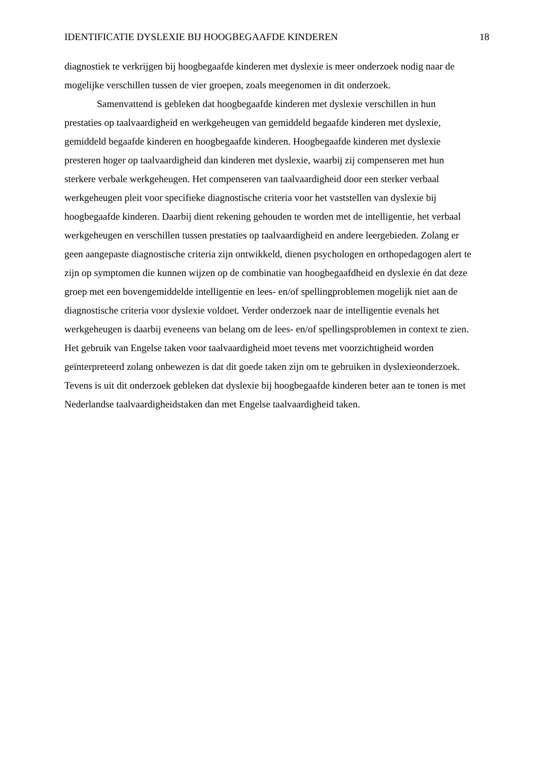IDENTIFICATIE DYSLEXIE BIJ HOOGBEGAAFDE KINDEREN 18
diagnostiek te verkrijgen bij hoogbegaafde kinderen met dyslexie is meer onderzoek nodig naar de mogelijke verschillen tussen de vier groepen, zoals meegenomen in dit onderzoek.
Samenvattend is gebleken dat hoogbegaafde kinderen met dyslexie verschillen in hun prestaties op taalvaardigheid en werkgeheugen van gemiddeld begaafde kinderen met dyslexie, gemiddeld begaafde kinderen en hoogbegaafde kinderen. Hoogbegaafde kinderen met dyslexie presteren hoger op taalvaardigheid dan kinderen met dyslexie, waarbij zij compenseren met hun sterkere verbale werkgeheugen. Het compenseren van taalvaardigheid door een sterker verbaal werkgeheugen pleit voor specifieke diagnostische criteria voor het vaststellen van dyslexie bij hoogbegaafde kinderen. Daarbij dient rekening gehouden te worden met de intelligentie, het verbaal werkgeheugen en verschillen tussen prestaties op taalvaardigheid en andere leergebieden. Zolang er geen aangepaste diagnostische criteria zijn ontwikkeld, dienen psychologen en orthopedagogen alert te zijn op symptomen die kunnen wijzen op de combinatie van hoogbegaafdheid en dyslexie én dat deze groep met een bovengemiddelde intelligentie en lees- en/of spellingproblemen mogelijk niet aan de diagnostische criteria voor dyslexie voldoet. Verder onderzoek naar de intelligentie evenals het werkgeheugen is daarbij eveneens van belang om de lees- en/of spellingsproblemen in context te zien. Het gebruik van Engelse taken voor taalvaardigheid moet tevens met voorzichtigheid worden geïnterpreteerd zolang onbewezen is dat dit goede taken zijn om te gebruiken in dyslexieonderzoek. Tevens is uit dit onderzoek gebleken dat dyslexie bij hoogbegaafde kinderen beter aan te tonen is met Nederlandse taalvaardigheidstaken dan met Engelse taalvaardigheid taken.